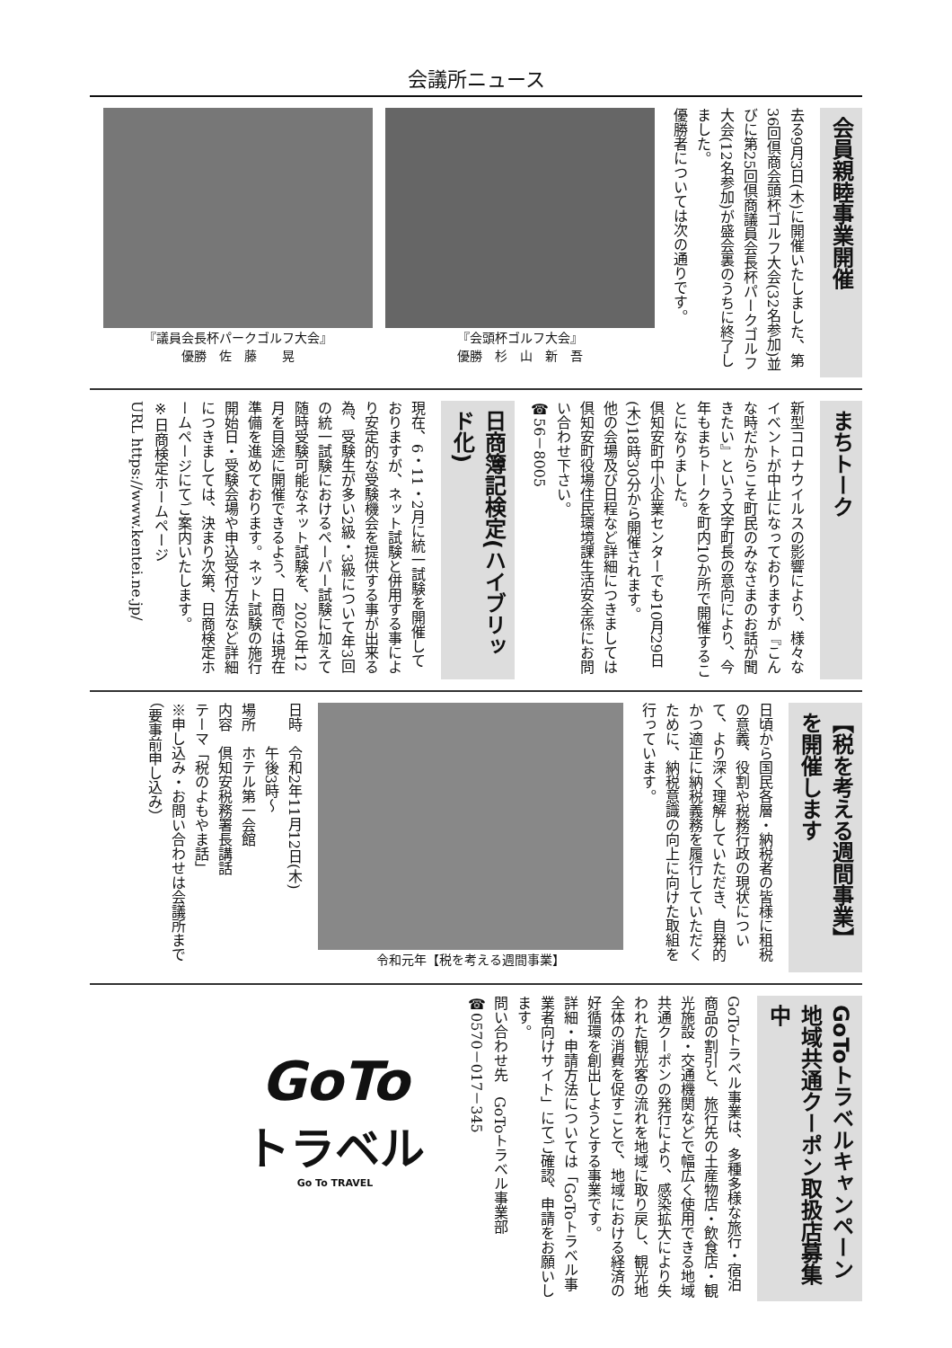会議所ニュース
会員親睦事業開催
去る9月3日(木)に開催いたしました、第36回倶商会頭杯ゴルフ大会(32名参加)並びに第25回倶商議員会長杯パークゴルフ大会(12名参加)が盛会裏のうちに終了しました。
優勝者については次の通りです。
『会頭杯ゴルフ大会』
優勝　杉　山　新　吾
『議員会長杯パークゴルフ大会』
優勝　佐　藤　　晃
まちトーク
新型コロナウイルスの影響により、様々なイベントが中止になっておりますが『こんな時だからこそ町民のみなさまのお話が聞きたい』という文字町長の意向により、今年もまちトークを町内10か所で開催することになりました。
倶知安町中小企業センターでも10月29日(木)18時30分から開催されます。
他の会場及び日程など詳細につきましては倶知安町役場住民環境課生活安全係にお問い合わせ下さい。
☎56－8005
日商簿記検定(ハイブリッド化)
現在、6・11・2月に統一試験を開催しておりますが、ネット試験と併用する事により安定的な受験機会を提供する事が出来る為、受験生が多い2級・3級について年3回の統一試験におけるペーパー試験に加えて随時受験可能なネット試験を、2020年12月を目途に開催できるよう、日商では現在準備を進めております。ネット試験の施行開始日・受験会場や申込受付方法など詳細につきましては、決まり次第、日商検定ホームページにてご案内いたします。
※日商検定ホームページ
URL https://www.kentei.ne.jp/
【税を考える週間事業】を開催します
日頃から国民各層・納税者の皆様に租税の意義、役割や税務行政の現状について、より深く理解していただき、自発的かつ適正に納税義務を履行していただくために、納税意識の向上に向けた取組を行っています。
令和元年【税を考える週間事業】
日時　令和2年11月12日(木)
　　　午後3時～
場所　ホテル第一会館
内容　倶知安税務署長講話
テーマ「税のよもやま話」
※申し込み・お問い合わせは会議所まで
（要事前申し込み）
GoToトラベルキャンペーン地域共通クーポン取扱店募集中
GoToトラベル事業は、多種多様な旅行・宿泊商品の割引と、旅行先の土産物店・飲食店・観光施設・交通機関などで幅広く使用できる地域共通クーポンの発行により、感染拡大により失われた観光客の流れを地域に取り戻し、観光地全体の消費を促すことで、地域における経済の好循環を創出しようとする事業です。
詳細・申請方法については「GoToトラベル事業者向けサイト」にてご確認、申請をお願いします。
問い合わせ先　GoToトラベル事業部
☎0570－017－345
GoTo
トラベル
Go To TRAVEL